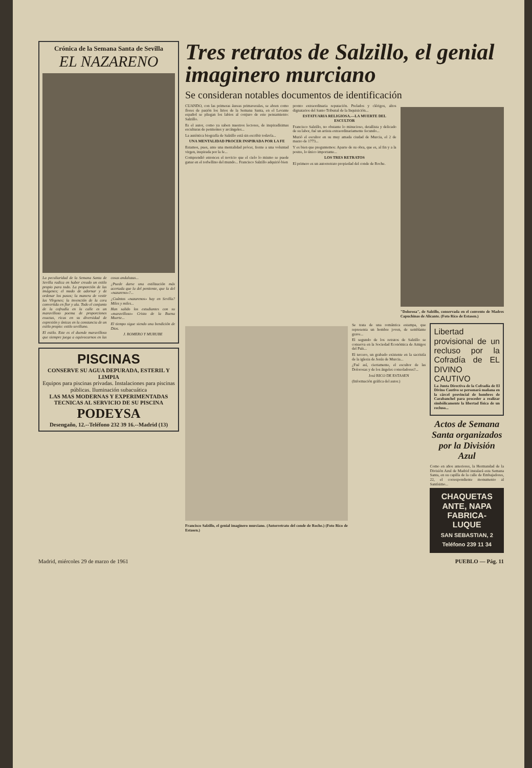Crónica de la Semana Santa de Sevilla
EL NAZARENO
La peculiaridad de la Semana Santa de Sevilla radica en haber creado un estilo propio para todo. La proporción de las imágenes; el modo de adornar y de ordenar los pasos; la manera de vestir las Vírgenes; la invención de la cera convertida en flor y ala. Todo el conjunto de la cofradía en la calle es un maravilloso poema de proporciones exactas, ricas en su diversidad de expresión y únicas en la constancia de un estilo propio: estilo sevillano.
El estilo. Este es el duende maravilloso que siempre juega a equivocarnos en las cosas andaluzas...
¿Puede darse una estilización más acertada que la del penitente, que la del «nazareno»?...
¿Cuántos «nazarenos» hay en Sevilla? Miles y miles...
Han salido los estudiantes con su «maravilloso» Cristo de la Buena Muerte...
El tiempo sigue siendo una bendición de Dios.
J. ROMERO Y MURUBE
PISCINAS
CONSERVE SU AGUA DEPURADA, ESTERIL Y LIMPIA
Equipos para piscinas privadas. Instalaciones para piscinas públicas. Iluminación subacuática
LAS MAS MODERNAS Y EXPERIMENTADAS TECNICAS AL SERVICIO DE SU PISCINA
PODEYSA
Desengaño, 12.--Teléfono 232 39 16.--Madrid (13)
Tres retratos de Salzillo, el genial imaginero murciano
Se consideran notables documentos de identificación
CUANDO, con las primeras áureas primaverales, se abren como flores de pasión los lirios de la Semana Santa, en el Levante español se pliegan los labios al conjuro de este pensamiento: Salzillo.
Es el autor, como ya saben nuestros lectores, de inspiradísimas esculturas de penitentes y arcángeles...
La auténtica biografía de Salzillo está sin escribir todavía...
UNA MENTALIDAD PROCER INSPIRADA POR LA FE
Estamos, pues, ante una mentalidad prócer, frente a una voluntad virgen, inspirada por la fe...
Comprendió entonces el novicio que el cielo lo mismo se puede ganar en el torbellino del mundo... Francisco Salzillo adquirió bien
pronto extraordinaria reputación. Prelados y clérigos, altos dignatarios del Santo Tribunal de la Inquisición...
ESTATUARIA RELIGIOSA.—LA MUERTE DEL ESCULTOR
Francisco Salzillo, no obstante lo minucioso, detallista y delicado de su labor, fué un artista extraordinariamente fecundo...
Murió el escultor en su muy amada ciudad de Murcia, el 2 de marzo de 1773...
Y es bien que preguntemos: Aparte de su obra, que es, al fin y a la postre, lo único importante...
LOS TRES RETRATOS
El primero es un autorretrato propiedad del conde de Roche.
"Dolorosa", de Salzillo, conservada en el convento de Madres Capuchinas de Alicante. (Foto Rico de Estasen.)
Francisco Salzillo, el genial imaginero murciano. (Autorretrato del conde de Roche.) (Foto Rico de Estasen.)
Se trata de una romántica estampa, que representa un hombre joven, de semblante grave...
El segundo de los retratos de Salzillo se conserva en la Sociedad Económica de Amigos del País...
El tercero, un grabado existente en la sacristía de la iglesia de Jesús de Murcia...
¿Fué así, ciertamente, el escultor de las Dolorosas y de los ángeles consoladores?...
José RICO DE ESTASEN
(Información gráfica del autor.)
Libertad provisional de un recluso por la Cofradía de EL DIVINO CAUTIVO
La Junta Directiva de la Cofradía de El Divino Cautivo se personará mañana en la cárcel provincial de hombres de Carabanchel para proceder a realizar simbólicamente la libertad física de un recluso...
Actos de Semana Santa organizados por la División Azul
Como en años anteriores, la Hermandad de la División Azul de Madrid instalará esta Semana Santa, en su capilla de la calle de Embajadores, 22, el correspondiente monumento al Santísimo...
CHAQUETAS ANTE, NAPA
FABRICA-LUQUE
SAN SEBASTIAN, 2
Teléfono 239 11 34
Madrid, miércoles 29 de marzo de 1961 PUEBLO — Pág. 11